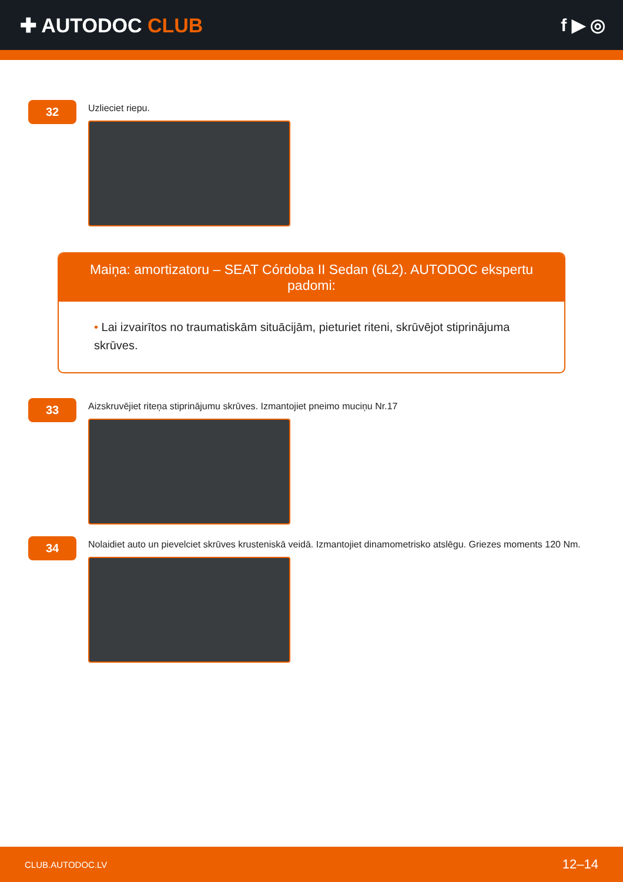✚ AUTODOC CLUB f ▶ ◎
32
Uzlieciet riepu.
Maiņa: amortizatoru – SEAT Córdoba II Sedan (6L2). AUTODOC ekspertu padomi:
• Lai izvairītos no traumatiskām situācijām, pieturiet riteni, skrūvējot stiprinājuma skrūves.
33
Aizskruvējiet riteņa stiprinājumu skrūves. Izmantojiet pneimo muciņu Nr.17
34
Nolaidiet auto un pievelciet skrūves krusteniskā veidā. Izmantojiet dinamometrisko atslēgu. Griezes moments 120 Nm.
CLUB.AUTODOC.LV 12–14